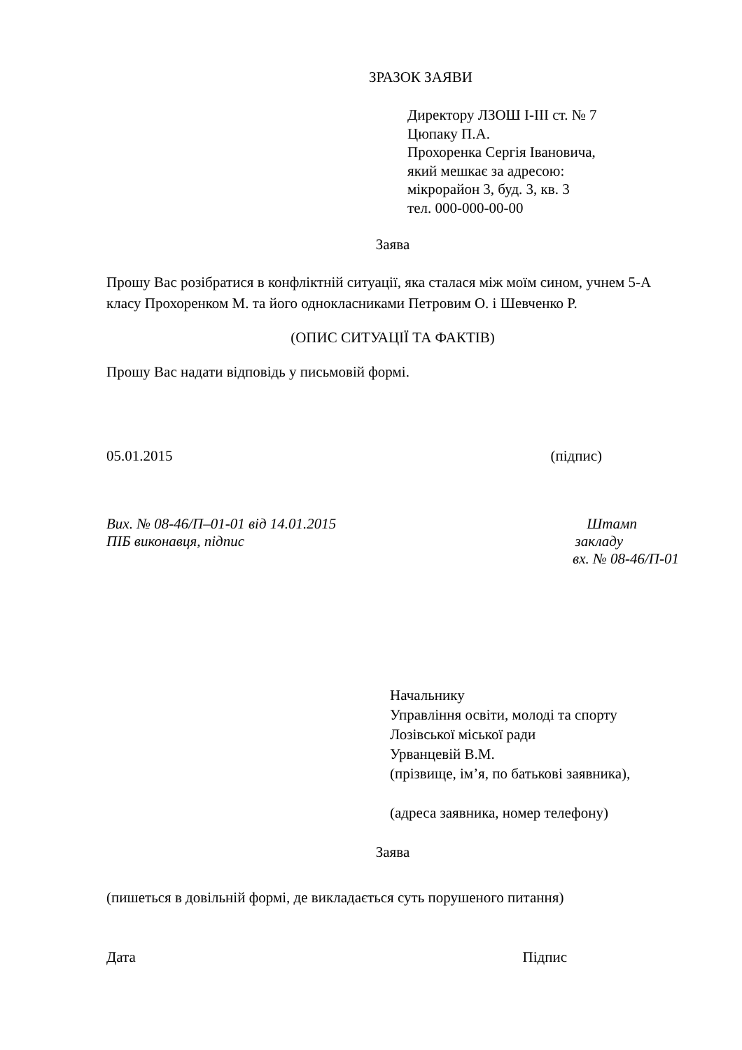ЗРАЗОК ЗАЯВИ
Директору ЛЗОШ І-ІІІ ст. № 7
Цюпаку П.А.
Прохоренка Сергія Івановича,
який мешкає за адресою:
мікрорайон 3, буд. 3, кв. 3
тел. 000-000-00-00
Заява
Прошу Вас розібратися в конфліктній ситуації, яка сталася між моїм сином, учнем 5-А класу Прохоренком М. та його однокласниками Петровим О. і Шевченко Р.
(ОПИС СИТУАЦІЇ ТА ФАКТІВ)
Прошу Вас надати відповідь у письмовій формі.
05.01.2015 (підпис)
Вих. № 08-46/П–01-01 від 14.01.2015 Штамп
ПІБ виконавця, підпис закладу
вх. № 08-46/П-01
Начальнику
Управління освіти, молоді та спорту
Лозівської міської ради
Урванцевій В.М.
(прізвище, ім’я, по батькові заявника),
(адреса заявника, номер телефону)
Заява
(пишеться в довільній формі, де викладається суть порушеного питання)
Дата Підпис